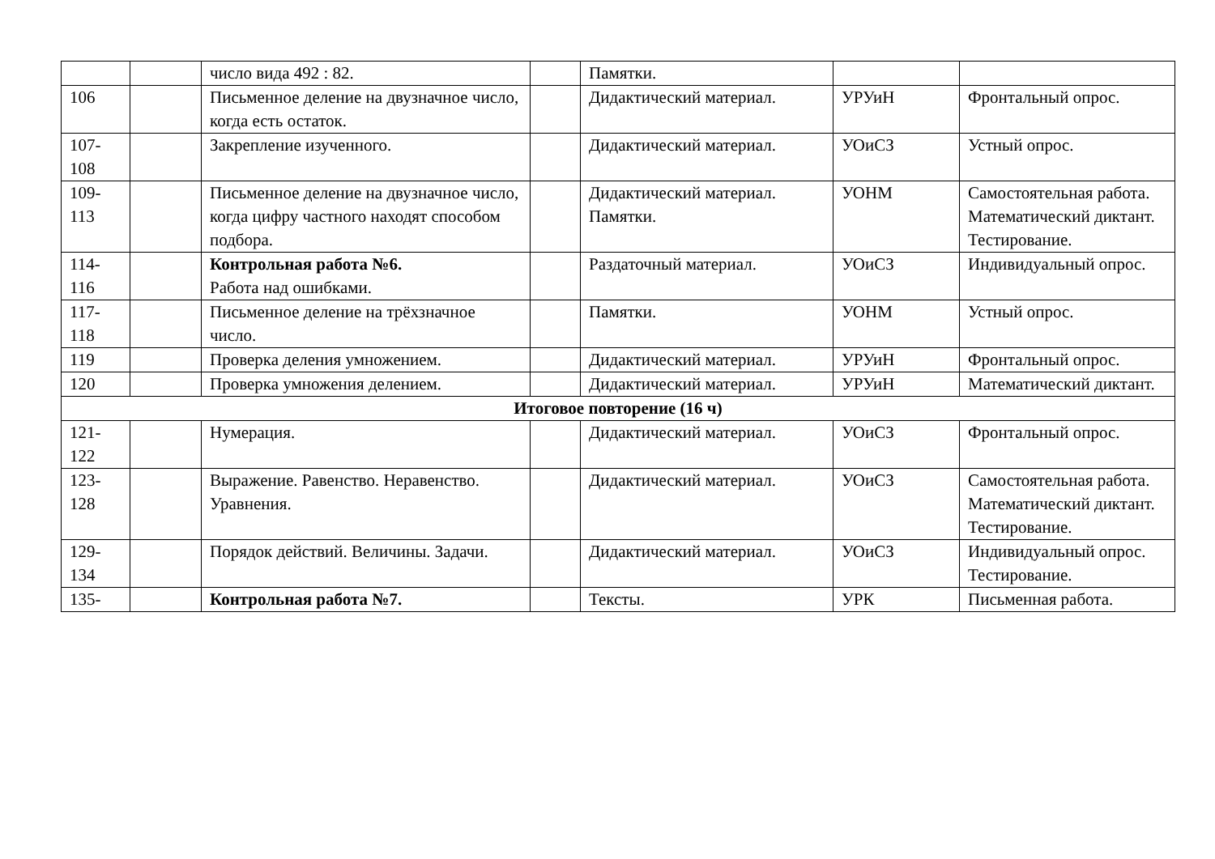| | | число вида 492 : 82. | | Памятки. | | |
| 106 | | Письменное деление на двузначное число, когда есть остаток. | | Дидактический материал. | УРУиН | Фронтальный опрос. |
| 107- 108 | | Закрепление изученного. | | Дидактический материал. | УОиСЗ | Устный опрос. |
| 109- 113 | | Письменное деление на двузначное число, когда цифру частного находят способом подбора. | | Дидактический материал. Памятки. | УОНМ | Самостоятельная работа. Математический диктант. Тестирование. |
| 114- 116 | | Контрольная работа №6. Работа над ошибками. | | Раздаточный материал. | УОиСЗ | Индивидуальный опрос. |
| 117- 118 | | Письменное деление на трёхзначное число. | | Памятки. | УОНМ | Устный опрос. |
| 119 | | Проверка деления умножением. | | Дидактический материал. | УРУиН | Фронтальный опрос. |
| 120 | | Проверка умножения делением. | | Дидактический материал. | УРУиН | Математический диктант. |
| Итоговое повторение (16 ч) | | | | | | |
| 121- 122 | | Нумерация. | | Дидактический материал. | УОиСЗ | Фронтальный опрос. |
| 123- 128 | | Выражение. Равенство. Неравенство. Уравнения. | | Дидактический материал. | УОиСЗ | Самостоятельная работа. Математический диктант. Тестирование. |
| 129- 134 | | Порядок действий. Величины. Задачи. | | Дидактический материал. | УОиСЗ | Индивидуальный опрос. Тестирование. |
| 135- | | Контрольная работа №7. | | Тексты. | УРК | Письменная работа. |